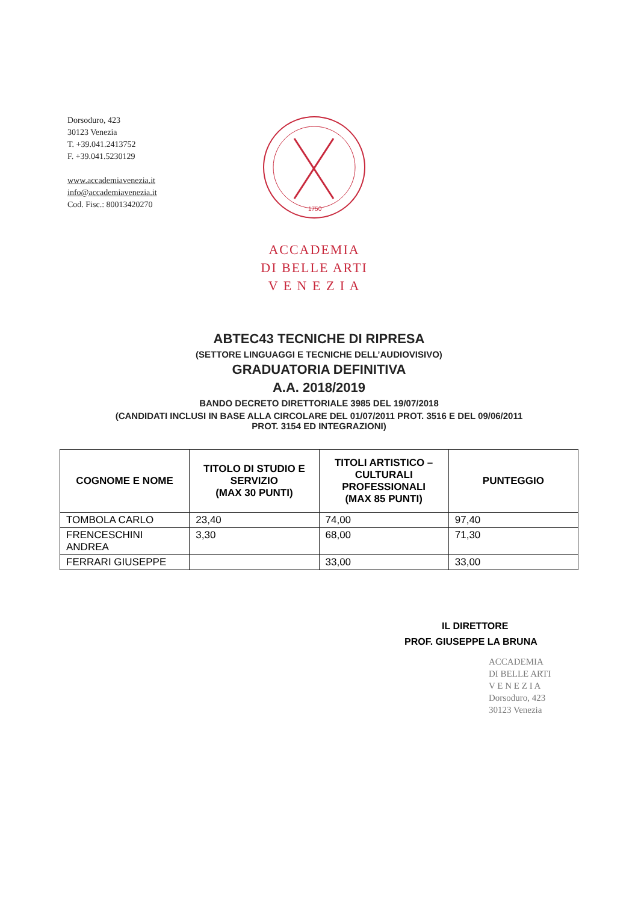Dorsoduro, 423
30123 Venezia
T. +39.041.2413752
F. +39.041.5230129
www.accademiavenezia.it
info@accademiavenezia.it
Cod. Fisc.: 80013420270
1750
ACCADEMIA
DI BELLE ARTI
V E N E Z I A
ABTEC43 TECNICHE DI RIPRESA
(SETTORE LINGUAGGI E TECNICHE DELL’AUDIOVISIVO)
GRADUATORIA DEFINITIVA
A.A. 2018/2019
BANDO DECRETO DIRETTORIALE 3985 DEL 19/07/2018
(CANDIDATI INCLUSI IN BASE ALLA CIRCOLARE DEL 01/07/2011 PROT. 3516 E DEL 09/06/2011
PROT. 3154 ED INTEGRAZIONI)
| COGNOME E NOME | TITOLO DI STUDIO E SERVIZIO (MAX 30 PUNTI) | TITOLI ARTISTICO – CULTURALI PROFESSIONALI (MAX 85 PUNTI) | PUNTEGGIO |
| --- | --- | --- | --- |
| TOMBOLA CARLO | 23,40 | 74,00 | 97,40 |
| FRENCESCHINI ANDREA | 3,30 | 68,00 | 71,30 |
| FERRARI GIUSEPPE | | 33,00 | 33,00 |
IL DIRETTORE
PROF. GIUSEPPE LA BRUNA
ACCADEMIA
DI BELLE ARTI
V E N E Z I A
Dorsoduro, 423
30123 Venezia